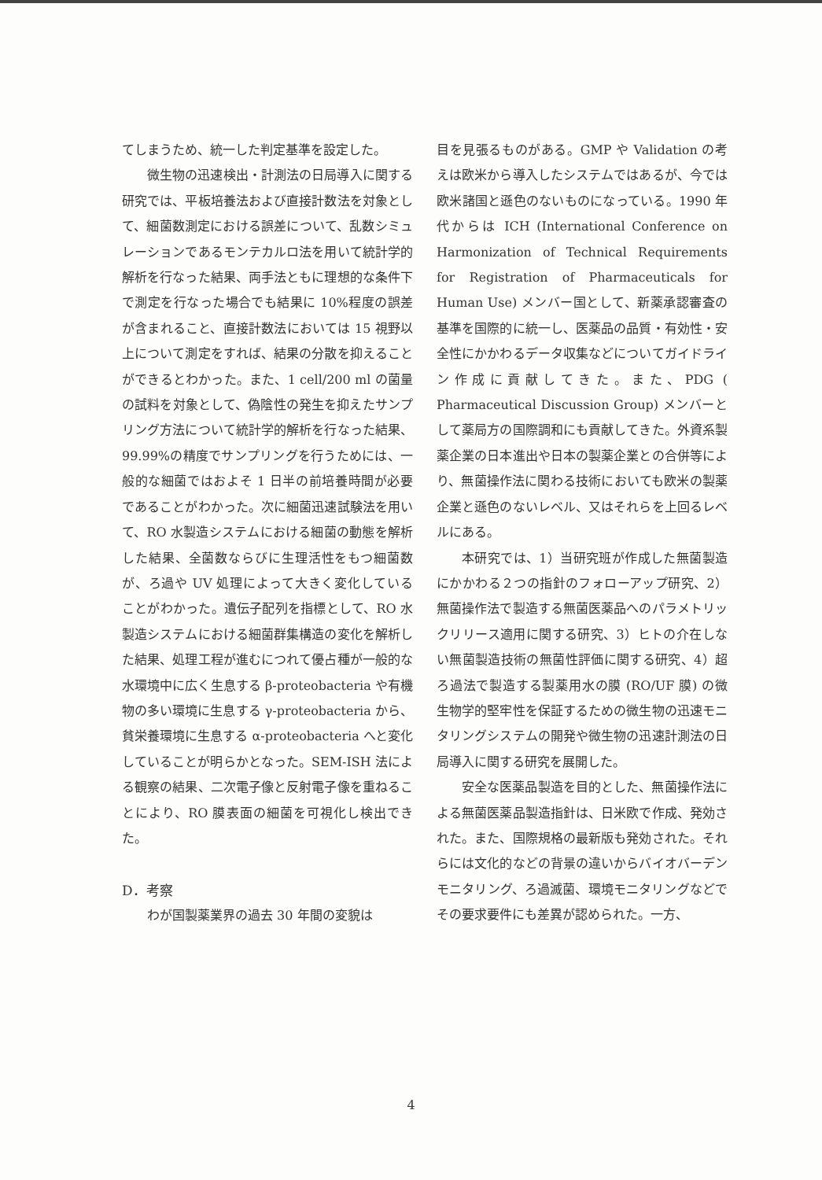てしまうため、統一した判定基準を設定した。
微生物の迅速検出・計測法の日局導入に関する研究では、平板培養法および直接計数法を対象として、細菌数測定における誤差について、乱数シミュレーションであるモンテカルロ法を用いて統計学的解析を行なった結果、両手法ともに理想的な条件下で測定を行なった場合でも結果に 10%程度の誤差が含まれること、直接計数法においては 15 視野以上について測定をすれば、結果の分散を抑えることができるとわかった。また、1 cell/200 ml の菌量の試料を対象として、偽陰性の発生を抑えたサンプリング方法について統計学的解析を行なった結果、99.99%の精度でサンプリングを行うためには、一般的な細菌ではおよそ 1 日半の前培養時間が必要であることがわかった。次に細菌迅速試験法を用いて、RO 水製造システムにおける細菌の動態を解析した結果、全菌数ならびに生理活性をもつ細菌数が、ろ過や UV 処理によって大きく変化していることがわかった。遺伝子配列を指標として、RO 水製造システムにおける細菌群集構造の変化を解析した結果、処理工程が進むにつれて優占種が一般的な水環境中に広く生息する β-proteobacteria や有機物の多い環境に生息する γ-proteobacteria から、貧栄養環境に生息する α-proteobacteria へと変化していることが明らかとなった。SEM-ISH 法による観察の結果、二次電子像と反射電子像を重ねることにより、RO 膜表面の細菌を可視化し検出できた。
D．考察
わが国製薬業界の過去 30 年間の変貌は
目を見張るものがある。GMP や Validation の考えは欧米から導入したシステムではあるが、今では欧米諸国と遜色のないものになっている。1990 年代からは ICH (International Conference on Harmonization of Technical Requirements for Registration of Pharmaceuticals for Human Use) メンバー国として、新薬承認審査の基準を国際的に統一し、医薬品の品質・有効性・安全性にかかわるデータ収集などについてガイドライン作成に貢献してきた。また、PDG ( Pharmaceutical Discussion Group) メンバーとして薬局方の国際調和にも貢献してきた。外資系製薬企業の日本進出や日本の製薬企業との合併等により、無菌操作法に関わる技術においても欧米の製薬企業と遜色のないレベル、又はそれらを上回るレベルにある。
本研究では、1）当研究班が作成した無菌製造にかかわる２つの指針のフォローアップ研究、2）無菌操作法で製造する無菌医薬品へのパラメトリックリリース適用に関する研究、3）ヒトの介在しない無菌製造技術の無菌性評価に関する研究、4）超ろ過法で製造する製薬用水の膜 (RO/UF 膜) の微生物学的堅牢性を保証するための微生物の迅速モニタリングシステムの開発や微生物の迅速計測法の日局導入に関する研究を展開した。
安全な医薬品製造を目的とした、無菌操作法による無菌医薬品製造指針は、日米欧で作成、発効された。また、国際規格の最新版も発効された。それらには文化的などの背景の違いからバイオバーデンモニタリング、ろ過滅菌、環境モニタリングなどでその要求要件にも差異が認められた。一方、
4